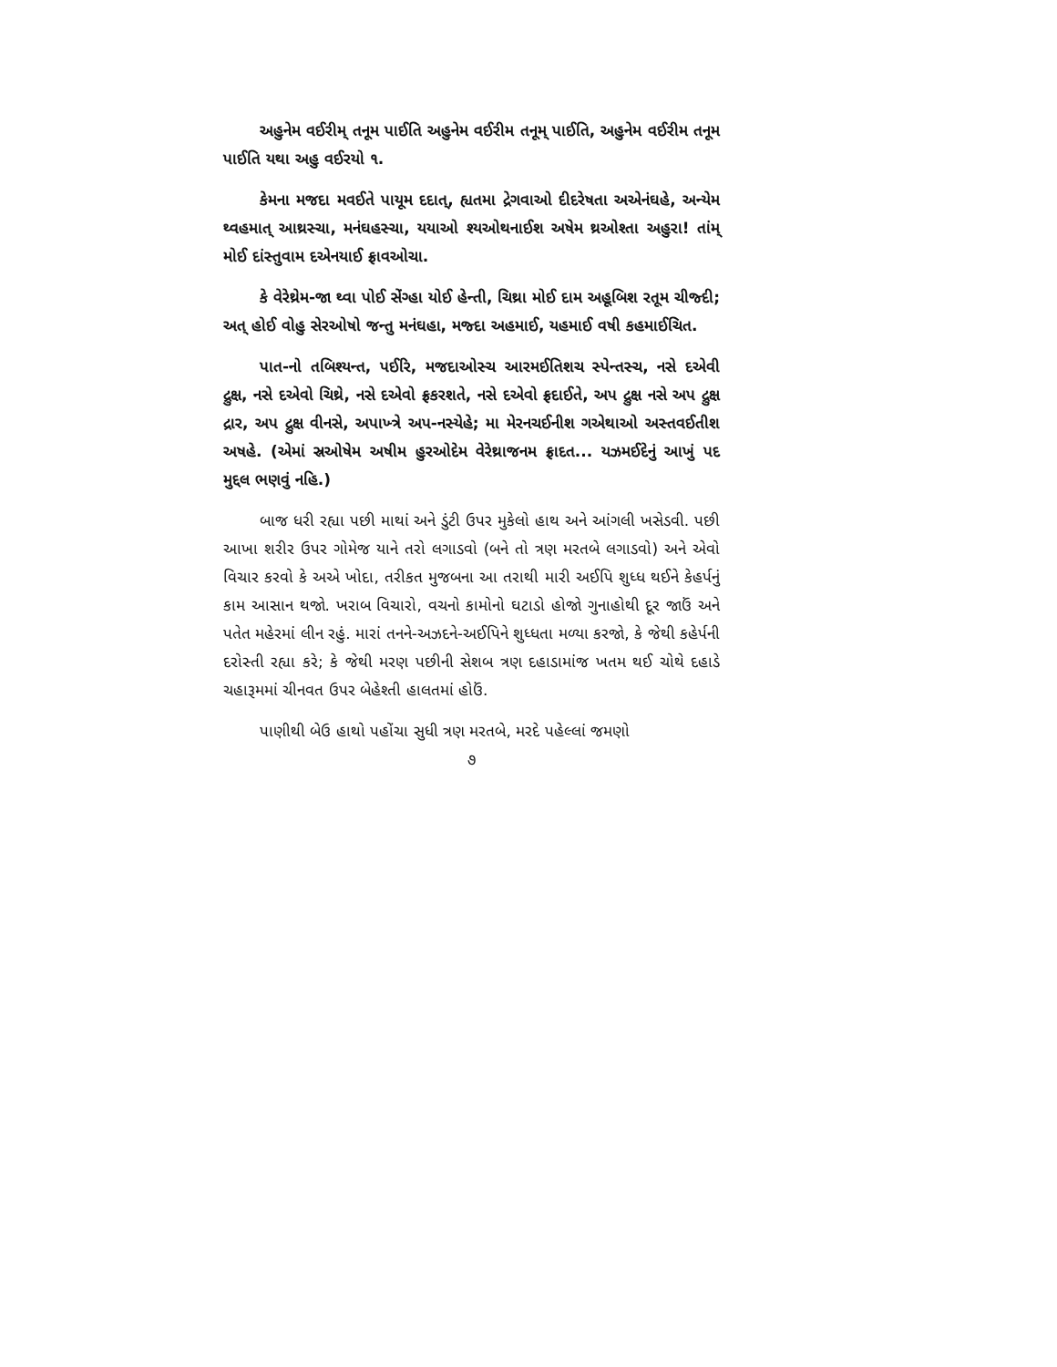અહુનેમ વઈરીમ્ તનૂમ પાઈતિ અહુનેમ વઈરીમ તનૂમ્ પાઈતિ, અહુનેમ વઈરીમ તનૂમ પાઈતિ યથા અહુ વઈરયો ૧.
કેમના મજદા મવઈતે પાયૂમ દદાત્, હ્યતમા દ્રેગવાઓ દીદરેષતા અએનંઘહે, અન્યેમ થ્વહમાત્ આથ્રસ્ચા, મનંઘહસ્ચા, યયાઓ શ્યઓથનાઈશ અષેમ થ્રઓશ્તા અહુરા! તાંમ્ મોઈ દાંસ્તુવામ દએનયાઈ ફ્રાવઓચા.
કે વેરેથ્રેમ-જા થ્વા પોઈ સેંગ્હા યોઈ હેન્તી, ચિથ્રા મોઈ દામ અહૂબિશ રતૂમ ચીજ્દી; અત્ હોઈ વોહુ સેરઓષો જન્તુ મનંઘહા, મજ્દા અહમાઈ, યહમાઈ વષી કહમાઈચિત.
પાત-નો તબિશ્યન્ત, પઈરિ, મજદાઓસ્ચ આરમઈતિશચ સ્પેન્તસ્ચ, નસે દએવી દ્રુક્ષ, નસે દએવો ચિથ્રે, નસે દએવો ફ્રકરશતે, નસે દએવો ફ્રદાઈતે, અપ દ્રુક્ષ નસે અપ દ્રુક્ષ દ્રાર, અપ દ્રુક્ષ વીનસે, અપાખ્ત્રે અપ-નસ્યેહે; મા મેરનચઈનીશ ગએથાઓ અસ્તવઈતીશ અષહે. (એમાં સ્રઓષેમ અષીમ હુરઓદેમ વેરેથ્રાજનમ ફ્રાદત... યઝમઈદેનું આખું પદ મુદ્દલ ભણવું નહિ.)
બાજ ધરી રહ્યા પછી માથાં અને ડુંટી ઉપર મુકેલો હાથ અને આંગલી ખસેડવી. પછી આખા શરીર ઉપર ગોમેજ યાને તરો લગાડવો (બને તો ત્રણ મરતબે લગાડવો) અને એવો વિચાર કરવો કે અએ ખોદા, તરીકત મુજબના આ તરાથી મારી અઈપિ શુધ્ધ થઈને કેહર્પનું કામ આસાન થજો. ખરાબ વિચારો, વચનો કામોનો ઘટાડો હોજો ગુનાહોથી દૂર જાઉં અને પતેત મહેરમાં લીન રહું. મારાં તનને-અઝદને-અઈપિને શુધ્ધતા મળ્યા કરજો, કે જેથી કહેર્પની દરોસ્તી રહ્યા કરે; કે જેથી મરણ પછીની સેશબ ત્રણ દહાડામાંજ ખતમ થઈ ચોથે દહાડે ચહારૂમમાં ચીનવત ઉપર બેહેશ્તી હાલતમાં હોઉં.
પાણીથી બેઉ હાથો પહોંચા સુધી ત્રણ મરતબે, મરદે પહેલ્લાં જમણો
૭